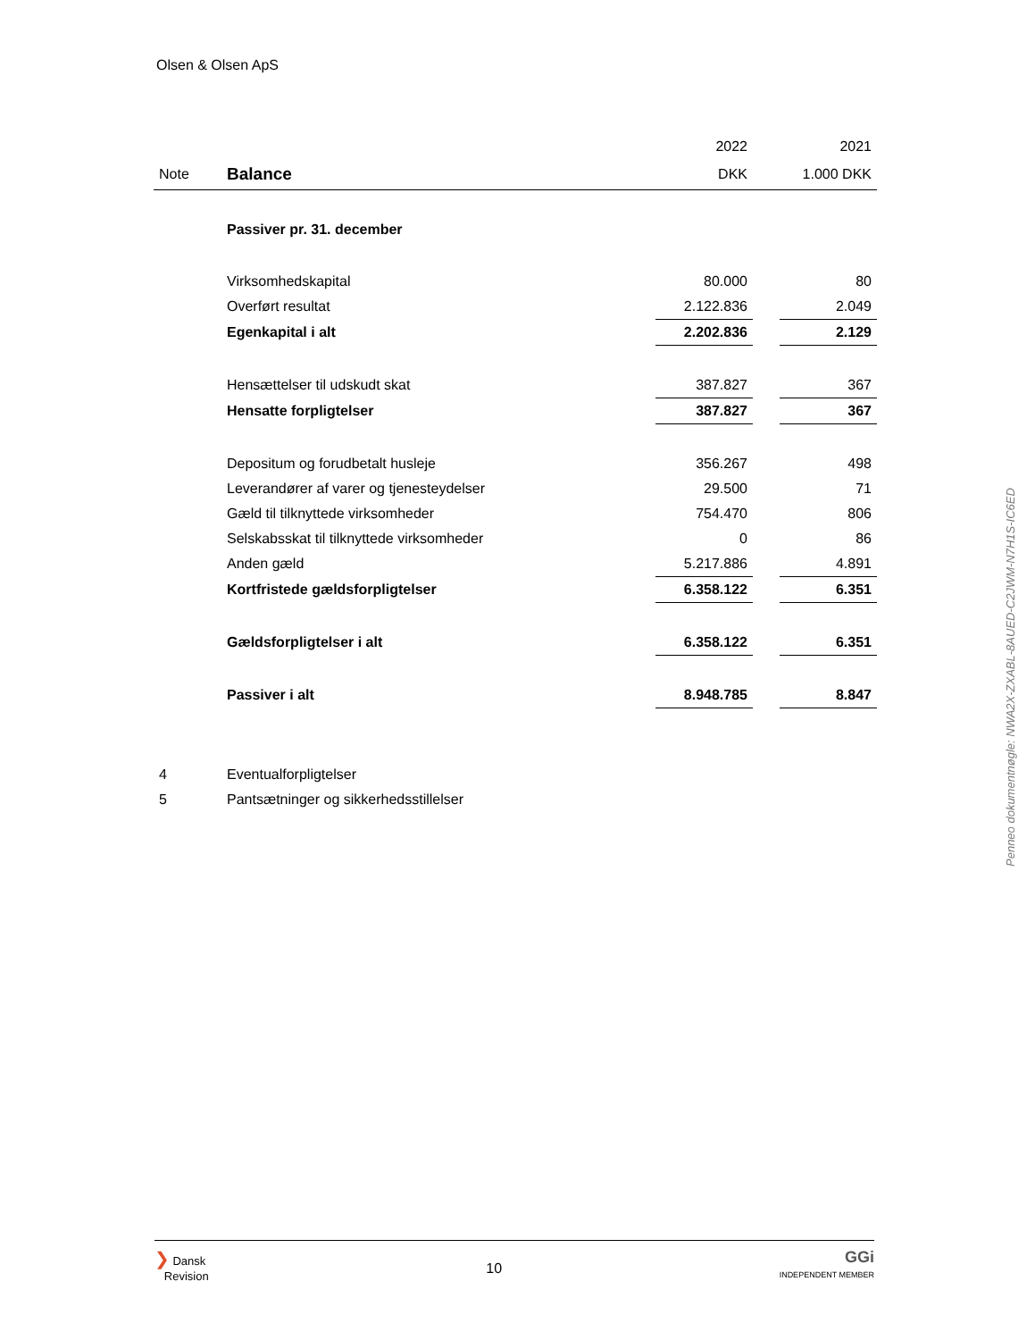Olsen & Olsen ApS
| | | 2022 | | 2021 |
| Note | Balance | DKK | | 1.000 DKK |
| | Passiver pr. 31. december | | | |
| | Virksomhedskapital | 80.000 | | 80 |
| | Overført resultat | 2.122.836 | | 2.049 |
| | Egenkapital i alt | 2.202.836 | | 2.129 |
| | Hensættelser til udskudt skat | 387.827 | | 367 |
| | Hensatte forpligtelser | 387.827 | | 367 |
| | Depositum og forudbetalt husleje | 356.267 | | 498 |
| | Leverandører af varer og tjenesteydelser | 29.500 | | 71 |
| | Gæld til tilknyttede virksomheder | 754.470 | | 806 |
| | Selskabsskat til tilknyttede virksomheder | 0 | | 86 |
| | Anden gæld | 5.217.886 | | 4.891 |
| | Kortfristede gældsforpligtelser | 6.358.122 | | 6.351 |
| | Gældsforpligtelser i alt | 6.358.122 | | 6.351 |
| | Passiver i alt | 8.948.785 | | 8.847 |
| 4 | Eventualforpligtelser | | | |
| 5 | Pantsætninger og sikkerhedsstillelser | | | |
Penneo dokumentnøgle: NWA2X-ZXABL-8AUED-C2JWM-N7H1S-IC6ED
❯ Dansk
Revision
10
GGi
INDEPENDENT MEMBER